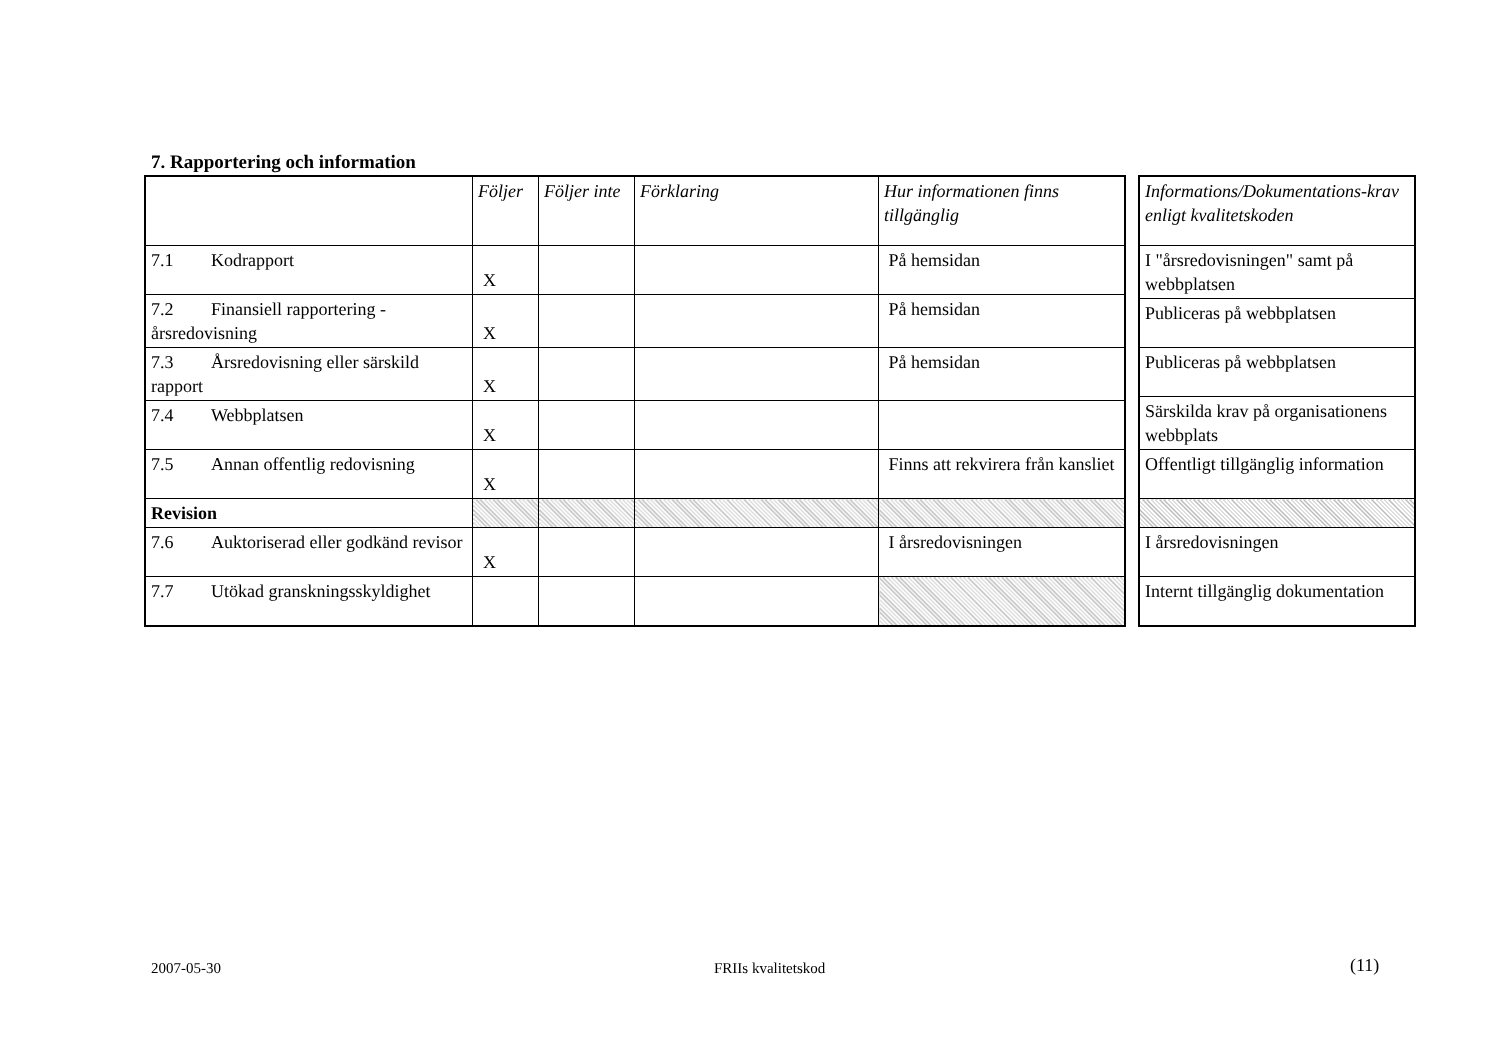7. Rapportering och information
| | Följer | Följer inte | Förklaring | Hur informationen finns tillgänglig |
| --- | --- | --- | --- | --- |
| 7.1 Kodrapport | X | | | På hemsidan |
| 7.2 Finansiell rapportering - årsredovisning | X | | | På hemsidan |
| 7.3 Årsredovisning eller särskild rapport | X | | | På hemsidan |
| 7.4 Webbplatsen | X | | | |
| 7.5 Annan offentlig redovisning | X | | | Finns att rekvirera från kansliet |
| Revision | | | | |
| 7.6 Auktoriserad eller godkänd revisor | X | | | I årsredovisningen |
| 7.7 Utökad granskningsskyldighet | | | | |
| Informations/Dokumentations-krav enligt kvalitetskoden |
| --- |
| I "årsredovisningen" samt på webbplatsen |
| Publiceras på webbplatsen |
| Publiceras på webbplatsen |
| Särskilda krav på organisationens webbplats |
| Offentligt tillgänglig information |
| I årsredovisningen |
| Internt tillgänglig dokumentation |
2007-05-30 FRIIs kvalitetskod (11)